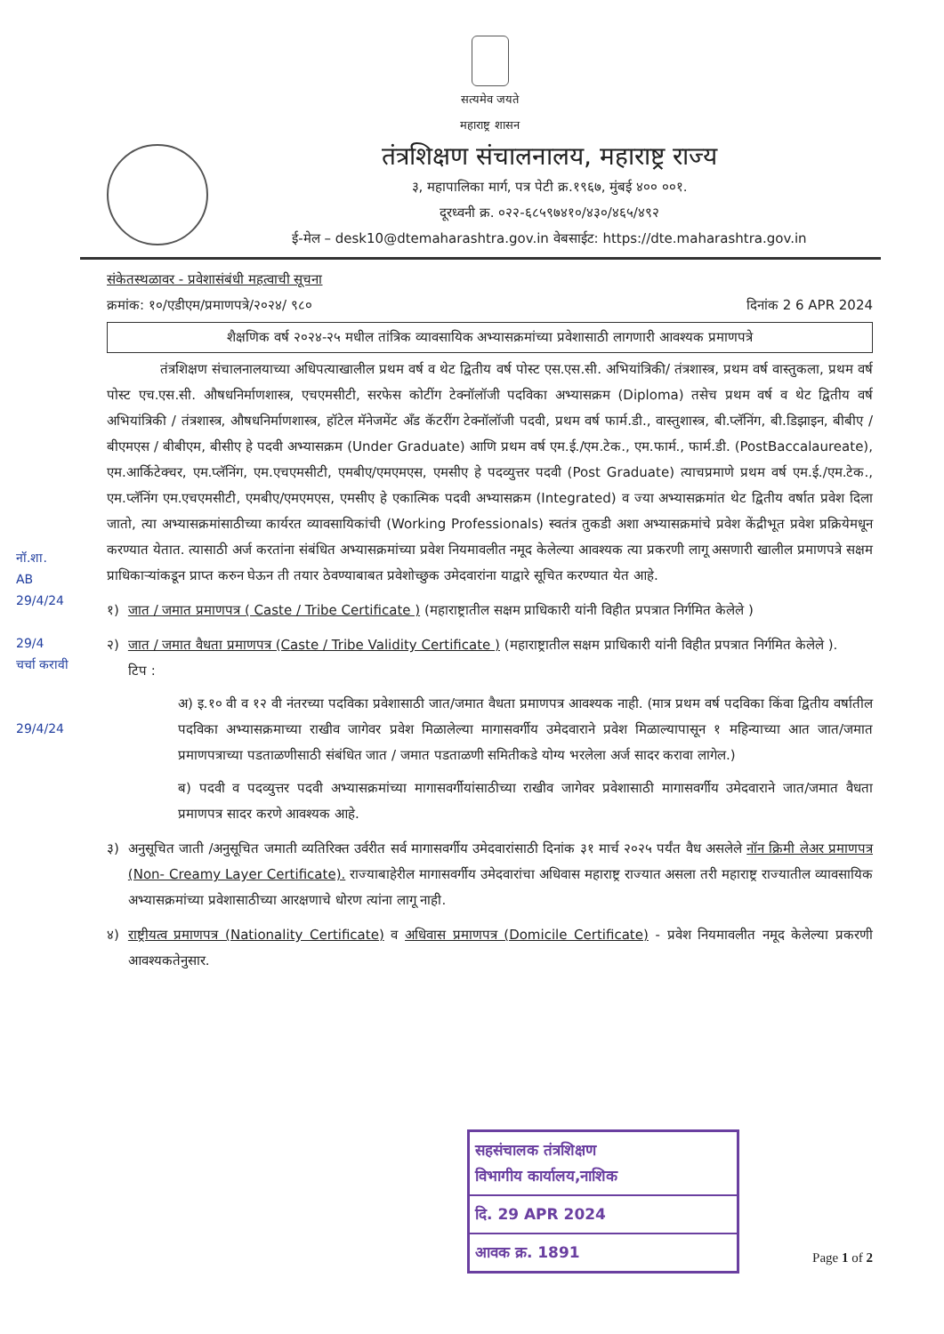सत्यमेव जयते
महाराष्ट्र शासन
तंत्रशिक्षण संचालनालय, महाराष्ट्र राज्य
३, महापालिका मार्ग, पत्र पेटी क्र.१९६७, मुंबई ४०० ००१.
दूरध्वनी क्र. ०२२-६८५९७४१०/४३०/४६५/४९२
ई-मेल – desk10@dtemaharashtra.gov.in वेबसाईट: https://dte.maharashtra.gov.in
संकेतस्थळावर - प्रवेशासंबंधी महत्वाची सूचना
क्रमांक: १०/एडीएम/प्रमाणपत्रे/२०२४/ ९८० दिनांक 2 6 APR 2024
शैक्षणिक वर्ष २०२४-२५ मधील तांत्रिक व्यावसायिक अभ्यासक्रमांच्या प्रवेशासाठी लागणारी आवश्यक प्रमाणपत्रे
तंत्रशिक्षण संचालनालयाच्या अधिपत्याखालील प्रथम वर्ष व थेट द्वितीय वर्ष पोस्ट एस.एस.सी. अभियांत्रिकी/ तंत्रशास्त्र, प्रथम वर्ष वास्तुकला, प्रथम वर्ष पोस्ट एच.एस.सी. औषधनिर्माणशास्त्र, एचएमसीटी, सरफेस कोटींग टेक्नॉलॉजी पदविका अभ्यासक्रम (Diploma) तसेच प्रथम वर्ष व थेट द्वितीय वर्ष अभियांत्रिकी / तंत्रशास्त्र, औषधनिर्माणशास्त्र, हॉटेल मॅनेजमेंट अँड कॅटरींग टेक्नॉलॉजी पदवी, प्रथम वर्ष फार्म.डी., वास्तुशास्त्र, बी.प्लॅनिंग, बी.डिझाइन, बीबीए / बीएमएस / बीबीएम, बीसीए हे पदवी अभ्यासक्रम (Under Graduate) आणि प्रथम वर्ष एम.ई./एम.टेक., एम.फार्म., फार्म.डी. (PostBaccalaureate), एम.आर्किटेक्चर, एम.प्लॅनिंग, एम.एचएमसीटी, एमबीए/एमएमएस, एमसीए हे पदव्युत्तर पदवी (Post Graduate) त्याचप्रमाणे प्रथम वर्ष एम.ई./एम.टेक., एम.प्लॅनिंग एम.एचएमसीटी, एमबीए/एमएमएस, एमसीए हे एकात्मिक पदवी अभ्यासक्रम (Integrated) व ज्या अभ्यासक्रमांत थेट द्वितीय वर्षात प्रवेश दिला जातो, त्या अभ्यासक्रमांसाठीच्या कार्यरत व्यावसायिकांची (Working Professionals) स्वतंत्र तुकडी अशा अभ्यासक्रमांचे प्रवेश केंद्रीभूत प्रवेश प्रक्रियेमधून करण्यात येतात. त्यासाठी अर्ज करतांना संबंधित अभ्यासक्रमांच्या प्रवेश नियमावलीत नमूद केलेल्या आवश्यक त्या प्रकरणी लागू असणारी खालील प्रमाणपत्रे सक्षम प्राधिकाऱ्यांकडून प्राप्त करुन घेऊन ती तयार ठेवण्याबाबत प्रवेशोच्छुक उमेदवारांना याद्वारे सूचित करण्यात येत आहे.
१) जात / जमात प्रमाणपत्र ( Caste / Tribe Certificate ) (महाराष्ट्रातील सक्षम प्राधिकारी यांनी विहीत प्रपत्रात निर्गमित केलेले )
२) जात / जमात वैधता प्रमाणपत्र (Caste / Tribe Validity Certificate ) (महाराष्ट्रातील सक्षम प्राधिकारी यांनी विहीत प्रपत्रात निर्गमित केलेले ).
टिप :
अ) इ.१० वी व १२ वी नंतरच्या पदविका प्रवेशासाठी जात/जमात वैधता प्रमाणपत्र आवश्यक नाही. (मात्र प्रथम वर्ष पदविका किंवा द्वितीय वर्षातील पदविका अभ्यासक्रमाच्या राखीव जागेवर प्रवेश मिळालेल्या मागासवर्गीय उमेदवाराने प्रवेश मिळाल्यापासून १ महिन्याच्या आत जात/जमात प्रमाणपत्राच्या पडताळणीसाठी संबंधित जात / जमात पडताळणी समितीकडे योग्य भरलेला अर्ज सादर करावा लागेल.)
ब) पदवी व पदव्युत्तर पदवी अभ्यासक्रमांच्या मागासवर्गीयांसाठीच्या राखीव जागेवर प्रवेशासाठी मागासवर्गीय उमेदवाराने जात/जमात वैधता प्रमाणपत्र सादर करणे आवश्यक आहे.
३) अनुसूचित जाती /अनुसूचित जमाती व्यतिरिक्त उर्वरीत सर्व मागासवर्गीय उमेदवारांसाठी दिनांक ३१ मार्च २०२५ पर्यंत वैध असलेले नॉन क्रिमी लेअर प्रमाणपत्र (Non- Creamy Layer Certificate). राज्याबाहेरील मागासवर्गीय उमेदवारांचा अधिवास महाराष्ट्र राज्यात असला तरी महाराष्ट्र राज्यातील व्यावसायिक अभ्यासक्रमांच्या प्रवेशासाठीच्या आरक्षणाचे धोरण त्यांना लागू नाही.
४) राष्ट्रीयत्व प्रमाणपत्र (Nationality Certificate) व अधिवास प्रमाणपत्र (Domicile Certificate) - प्रवेश नियमावलीत नमूद केलेल्या प्रकरणी आवश्यकतेनुसार.
नॉ.शा.
AB
29/4/24
29/4
चर्चा करावी
29/4/24
सहसंचालक तंत्रशिक्षण
विभागीय कार्यालय,नाशिक
दि. 29 APR 2024
आवक क्र. 1891
Page 1 of 2